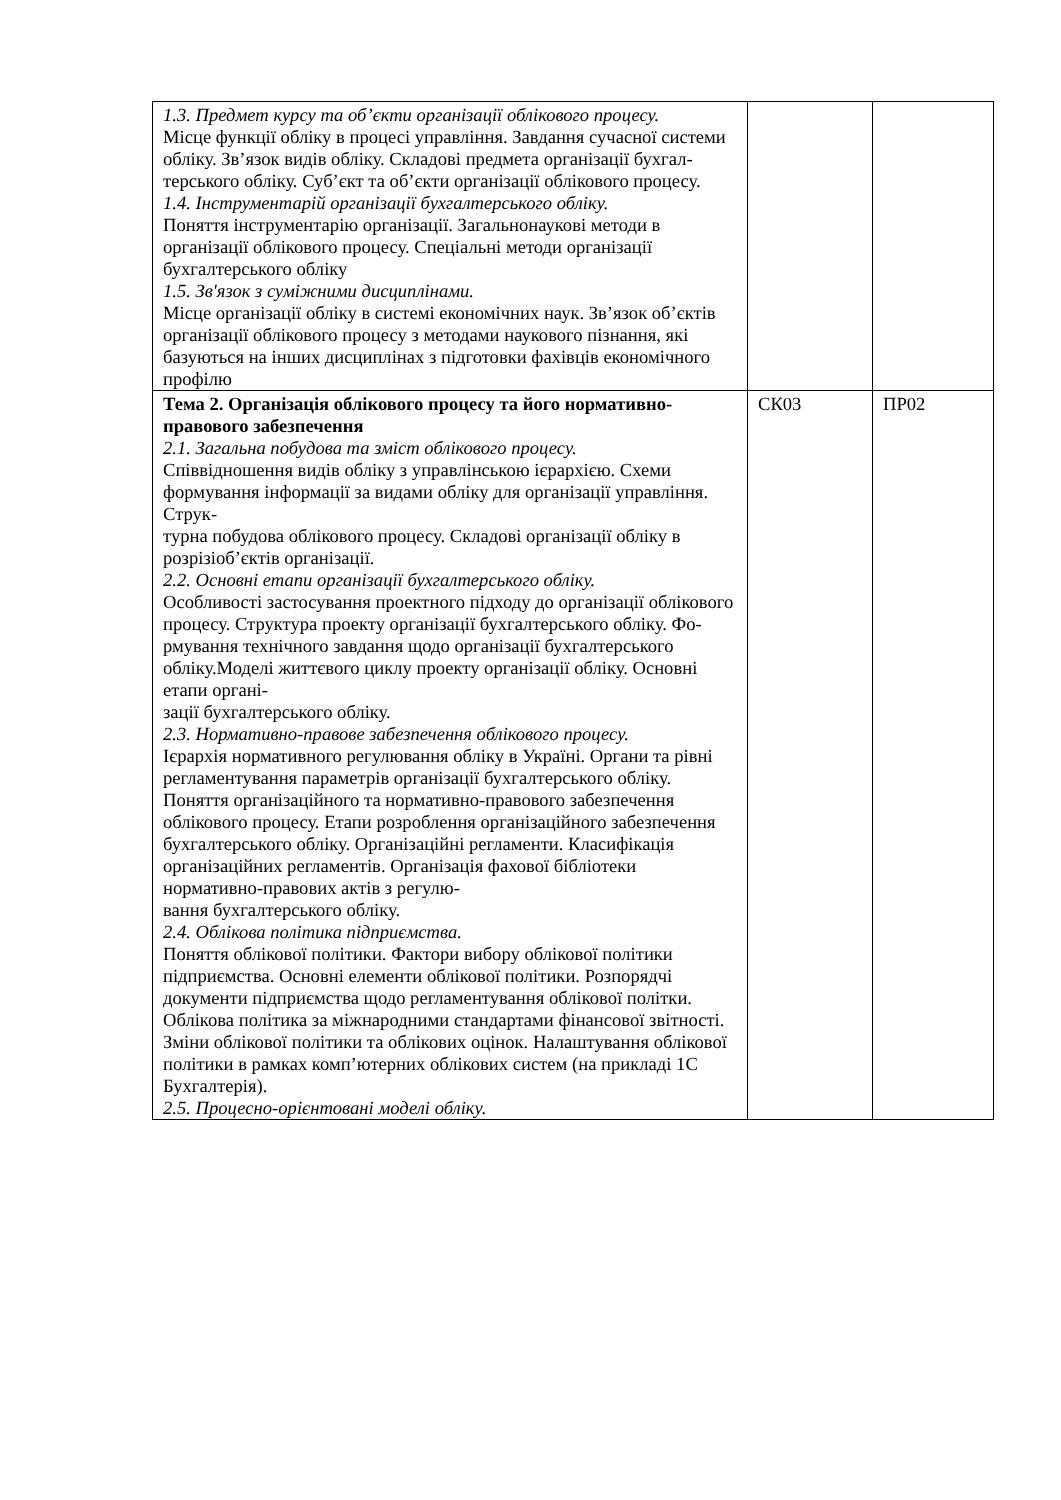| 1.3. Предмет курсу та об’єкти організації облікового процесу. Місце функції обліку в процесі управління. Завдання сучасної системи обліку. Зв’язок видів обліку. Складові предмета організації бухгал- терського обліку. Суб’єкт та об’єкти організації облікового процесу. 1.4. Інструментарій організації бухгалтерського обліку. Поняття інструментарію організації. Загальнонаукові методи в організації облікового процесу. Спеціальні методи організації бухгалтерського обліку 1.5. Зв'язок з суміжними дисциплінами. Місце організації обліку в системі економічних наук. Зв’язок об’єктів організації облікового процесу з методами наукового пізнання, які базуються на інших дисциплінах з підготовки фахівців економічного профілю | | |
| Тема 2. Організація облікового процесу та його нормативно-правового забезпечення 2.1. Загальна побудова та зміст облікового процесу. Співвідношення видів обліку з управлінською ієрархією. Схеми формування інформації за видами обліку для організації управління. Струк- турна побудова облікового процесу. Складові організації обліку в розрізіоб’єктів організації. 2.2. Основні етапи організації бухгалтерського обліку. Особливості застосування проектного підходу до організації облікового процесу. Структура проекту організації бухгалтерського обліку. Фо- рмування технічного завдання щодо організації бухгалтерського обліку.Моделі життєвого циклу проекту організації обліку. Основні етапи органі- зації бухгалтерського обліку. 2.3. Нормативно-правове забезпечення облікового процесу. Ієрархія нормативного регулювання обліку в Україні. Органи та рівні регламентування параметрів організації бухгалтерського обліку. Поняття організаційного та нормативно-правового забезпечення облікового процесу. Етапи розроблення організаційного забезпечення бухгалтерського обліку. Організаційні регламенти. Класифікація організаційних регламентів. Організація фахової бібліотеки нормативно-правових актів з регулю- вання бухгалтерського обліку. 2.4. Облікова політика підприємства. Поняття облікової політики. Фактори вибору облікової політики підприємства. Основні елементи облікової політики. Розпорядчі документи підприємства щодо регламентування облікової політки. Облікова політика за міжнародними стандартами фінансової звітності. Зміни облікової політики та облікових оцінок. Налаштування облікової політики в рамках комп’ютерних облікових систем (на прикладі 1С Бухгалтерія). 2.5. Процесно-орієнтовані моделі обліку. | СК03 | ПР02 |